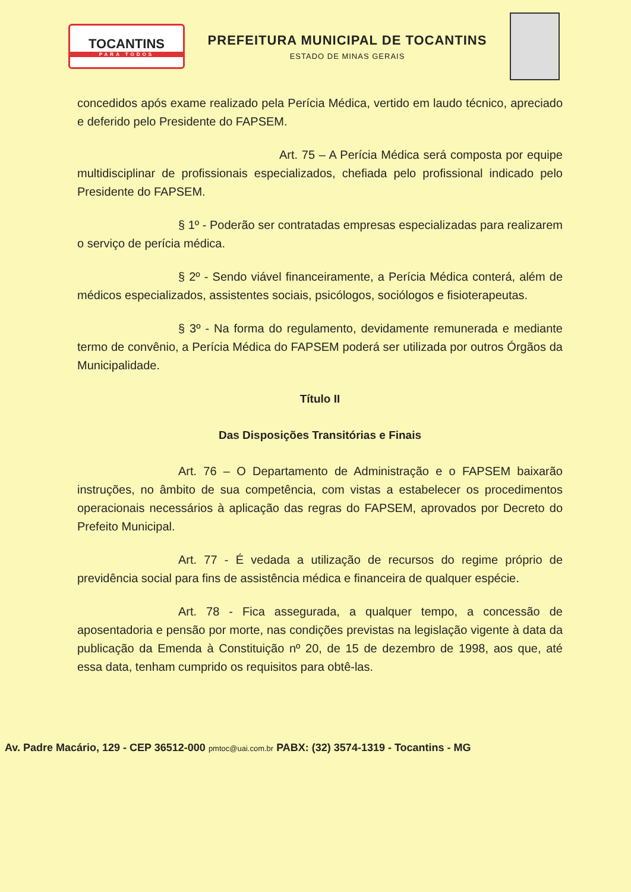TOCANTINS
PARA TODOS
PREFEITURA MUNICIPAL DE TOCANTINS
ESTADO DE MINAS GERAIS
concedidos após exame realizado pela Perícia Médica, vertido em laudo técnico, apreciado e deferido pelo Presidente do FAPSEM.
Art. 75 – A Perícia Médica será composta por equipe multidisciplinar de profissionais especializados, chefiada pelo profissional indicado pelo Presidente do FAPSEM.
§ 1º - Poderão ser contratadas empresas especializadas para realizarem o serviço de perícia médica.
§ 2º - Sendo viável financeiramente, a Perícia Médica conterá, além de médicos especializados, assistentes sociais, psicólogos, sociólogos e fisioterapeutas.
§ 3º - Na forma do regulamento, devidamente remunerada e mediante termo de convênio, a Perícia Médica do FAPSEM poderá ser utilizada por outros Órgãos da Municipalidade.
Título II
Das Disposições Transitórias e Finais
Art. 76 – O Departamento de Administração e o FAPSEM baixarão instruções, no âmbito de sua competência, com vistas a estabelecer os procedimentos operacionais necessários à aplicação das regras do FAPSEM, aprovados por Decreto do Prefeito Municipal.
Art. 77 - É vedada a utilização de recursos do regime próprio de previdência social para fins de assistência médica e financeira de qualquer espécie.
Art. 78 - Fica assegurada, a qualquer tempo, a concessão de aposentadoria e pensão por morte, nas condições previstas na legislação vigente à data da publicação da Emenda à Constituição nº 20, de 15 de dezembro de 1998, aos que, até essa data, tenham cumprido os requisitos para obtê-las.
Av. Padre Macário, 129 - CEP 36512-000 pmtoc@uai.com.br PABX: (32) 3574-1319 - Tocantins - MG